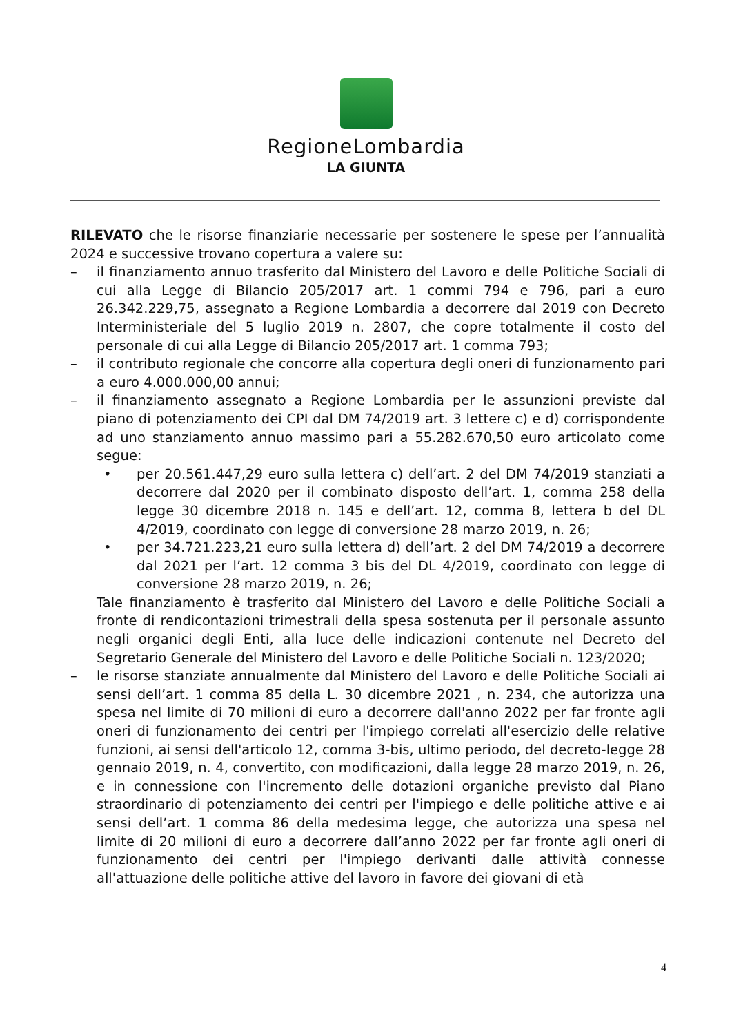RegioneLombardia
LA GIUNTA
RILEVATO che le risorse finanziarie necessarie per sostenere le spese per l’annualità 2024 e successive trovano copertura a valere su:
– il finanziamento annuo trasferito dal Ministero del Lavoro e delle Politiche Sociali di cui alla Legge di Bilancio 205/2017 art. 1 commi 794 e 796, pari a euro 26.342.229,75, assegnato a Regione Lombardia a decorrere dal 2019 con Decreto Interministeriale del 5 luglio 2019 n. 2807, che copre totalmente il costo del personale di cui alla Legge di Bilancio 205/2017 art. 1 comma 793;
– il contributo regionale che concorre alla copertura degli oneri di funzionamento pari a euro 4.000.000,00 annui;
– il finanziamento assegnato a Regione Lombardia per le assunzioni previste dal piano di potenziamento dei CPI dal DM 74/2019 art. 3 lettere c) e d) corrispondente ad uno stanziamento annuo massimo pari a 55.282.670,50 euro articolato come segue:
• per 20.561.447,29 euro sulla lettera c) dell’art. 2 del DM 74/2019 stanziati a decorrere dal 2020 per il combinato disposto dell’art. 1, comma 258 della legge 30 dicembre 2018 n. 145 e dell’art. 12, comma 8, lettera b del DL 4/2019, coordinato con legge di conversione 28 marzo 2019, n. 26;
• per 34.721.223,21 euro sulla lettera d) dell’art. 2 del DM 74/2019 a decorrere dal 2021 per l’art. 12 comma 3 bis del DL 4/2019, coordinato con legge di conversione 28 marzo 2019, n. 26;
Tale finanziamento è trasferito dal Ministero del Lavoro e delle Politiche Sociali a fronte di rendicontazioni trimestrali della spesa sostenuta per il personale assunto negli organici degli Enti, alla luce delle indicazioni contenute nel Decreto del Segretario Generale del Ministero del Lavoro e delle Politiche Sociali n. 123/2020;
– le risorse stanziate annualmente dal Ministero del Lavoro e delle Politiche Sociali ai sensi dell’art. 1 comma 85 della L. 30 dicembre 2021 , n. 234, che autorizza una spesa nel limite di 70 milioni di euro a decorrere dall'anno 2022 per far fronte agli oneri di funzionamento dei centri per l'impiego correlati all'esercizio delle relative funzioni, ai sensi dell'articolo 12, comma 3-bis, ultimo periodo, del decreto-legge 28 gennaio 2019, n. 4, convertito, con modificazioni, dalla legge 28 marzo 2019, n. 26, e in connessione con l'incremento delle dotazioni organiche previsto dal Piano straordinario di potenziamento dei centri per l'impiego e delle politiche attive e ai sensi dell’art. 1 comma 86 della medesima legge, che autorizza una spesa nel limite di 20 milioni di euro a decorrere dall’anno 2022 per far fronte agli oneri di funzionamento dei centri per l'impiego derivanti dalle attività connesse all'attuazione delle politiche attive del lavoro in favore dei giovani di età
4